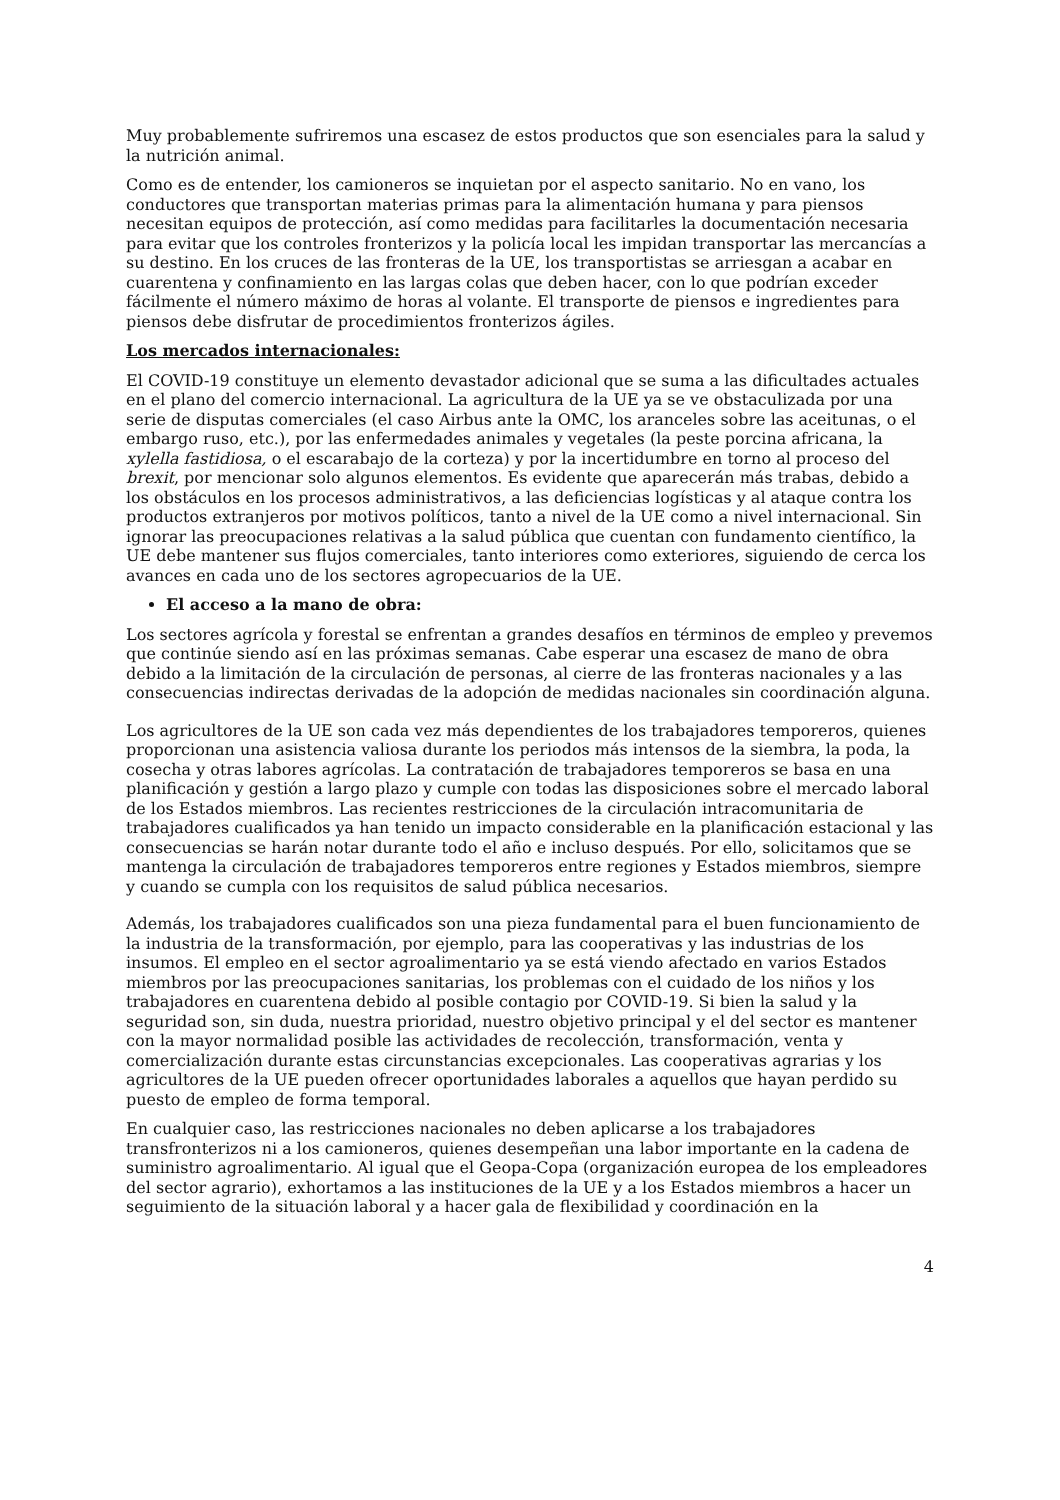Muy probablemente sufriremos una escasez de estos productos que son esenciales para la salud y la nutrición animal.
Como es de entender, los camioneros se inquietan por el aspecto sanitario. No en vano, los conductores que transportan materias primas para la alimentación humana y para piensos necesitan equipos de protección, así como medidas para facilitarles la documentación necesaria para evitar que los controles fronterizos y la policía local les impidan transportar las mercancías a su destino. En los cruces de las fronteras de la UE, los transportistas se arriesgan a acabar en cuarentena y confinamiento en las largas colas que deben hacer, con lo que podrían exceder fácilmente el número máximo de horas al volante. El transporte de piensos e ingredientes para piensos debe disfrutar de procedimientos fronterizos ágiles.
Los mercados internacionales:
El COVID-19 constituye un elemento devastador adicional que se suma a las dificultades actuales en el plano del comercio internacional. La agricultura de la UE ya se ve obstaculizada por una serie de disputas comerciales (el caso Airbus ante la OMC, los aranceles sobre las aceitunas, o el embargo ruso, etc.), por las enfermedades animales y vegetales (la peste porcina africana, la xylella fastidiosa, o el escarabajo de la corteza) y por la incertidumbre en torno al proceso del brexit, por mencionar solo algunos elementos. Es evidente que aparecerán más trabas, debido a los obstáculos en los procesos administrativos, a las deficiencias logísticas y al ataque contra los productos extranjeros por motivos políticos, tanto a nivel de la UE como a nivel internacional. Sin ignorar las preocupaciones relativas a la salud pública que cuentan con fundamento científico, la UE debe mantener sus flujos comerciales, tanto interiores como exteriores, siguiendo de cerca los avances en cada uno de los sectores agropecuarios de la UE.
El acceso a la mano de obra:
Los sectores agrícola y forestal se enfrentan a grandes desafíos en términos de empleo y prevemos que continúe siendo así en las próximas semanas. Cabe esperar una escasez de mano de obra debido a la limitación de la circulación de personas, al cierre de las fronteras nacionales y a las consecuencias indirectas derivadas de la adopción de medidas nacionales sin coordinación alguna.
Los agricultores de la UE son cada vez más dependientes de los trabajadores temporeros, quienes proporcionan una asistencia valiosa durante los periodos más intensos de la siembra, la poda, la cosecha y otras labores agrícolas. La contratación de trabajadores temporeros se basa en una planificación y gestión a largo plazo y cumple con todas las disposiciones sobre el mercado laboral de los Estados miembros. Las recientes restricciones de la circulación intracomunitaria de trabajadores cualificados ya han tenido un impacto considerable en la planificación estacional y las consecuencias se harán notar durante todo el año e incluso después. Por ello, solicitamos que se mantenga la circulación de trabajadores temporeros entre regiones y Estados miembros, siempre y cuando se cumpla con los requisitos de salud pública necesarios.
Además, los trabajadores cualificados son una pieza fundamental para el buen funcionamiento de la industria de la transformación, por ejemplo, para las cooperativas y las industrias de los insumos. El empleo en el sector agroalimentario ya se está viendo afectado en varios Estados miembros por las preocupaciones sanitarias, los problemas con el cuidado de los niños y los trabajadores en cuarentena debido al posible contagio por COVID-19. Si bien la salud y la seguridad son, sin duda, nuestra prioridad, nuestro objetivo principal y el del sector es mantener con la mayor normalidad posible las actividades de recolección, transformación, venta y comercialización durante estas circunstancias excepcionales. Las cooperativas agrarias y los agricultores de la UE pueden ofrecer oportunidades laborales a aquellos que hayan perdido su puesto de empleo de forma temporal.
En cualquier caso, las restricciones nacionales no deben aplicarse a los trabajadores transfronterizos ni a los camioneros, quienes desempeñan una labor importante en la cadena de suministro agroalimentario. Al igual que el Geopa-Copa (organización europea de los empleadores del sector agrario), exhortamos a las instituciones de la UE y a los Estados miembros a hacer un seguimiento de la situación laboral y a hacer gala de flexibilidad y coordinación en la
4